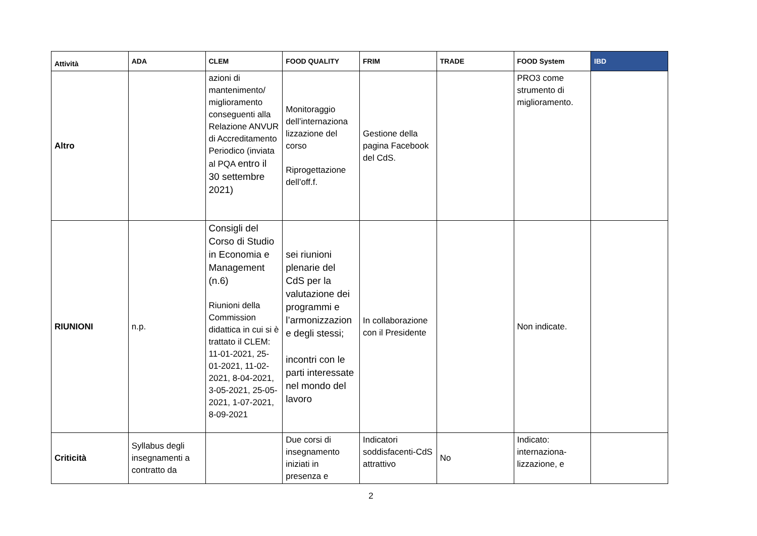| Attività | ADA | CLEM | FOOD QUALITY | FRIM | TRADE | FOOD System | IBD |
| --- | --- | --- | --- | --- | --- | --- | --- |
| Altro | | azioni di mantenimento/ miglioramento conseguenti alla Relazione ANVUR di Accreditamento Periodico (inviata al PQA entro il 30 settembre 2021) | Monitoraggio dell’internaziona lizzazione del corso Riprogettazione dell’off.f. | Gestione della pagina Facebook del CdS. | | PRO3 come strumento di miglioramento. | |
| RIUNIONI | n.p. | Consigli del Corso di Studio in Economia e Management (n.6) Riunioni della Commission didattica in cui si è trattato il CLEM: 11-01-2021, 25-01-2021, 11-02-2021, 8-04-2021, 3-05-2021, 25-05-2021, 1-07-2021, 8-09-2021 | sei riunioni plenarie del CdS per la valutazione dei programmi e l’armonizzazion e degli stessi; incontri con le parti interessate nel mondo del lavoro | In collaborazione con il Presidente | | Non indicate. | |
| Criticità | Syllabus degli insegnamenti a contratto da | | Due corsi di insegnamento iniziati in presenza e | Indicatori soddisfacenti-CdS attrattivo | No | Indicato: internaziona-lizzazione, e | |
2